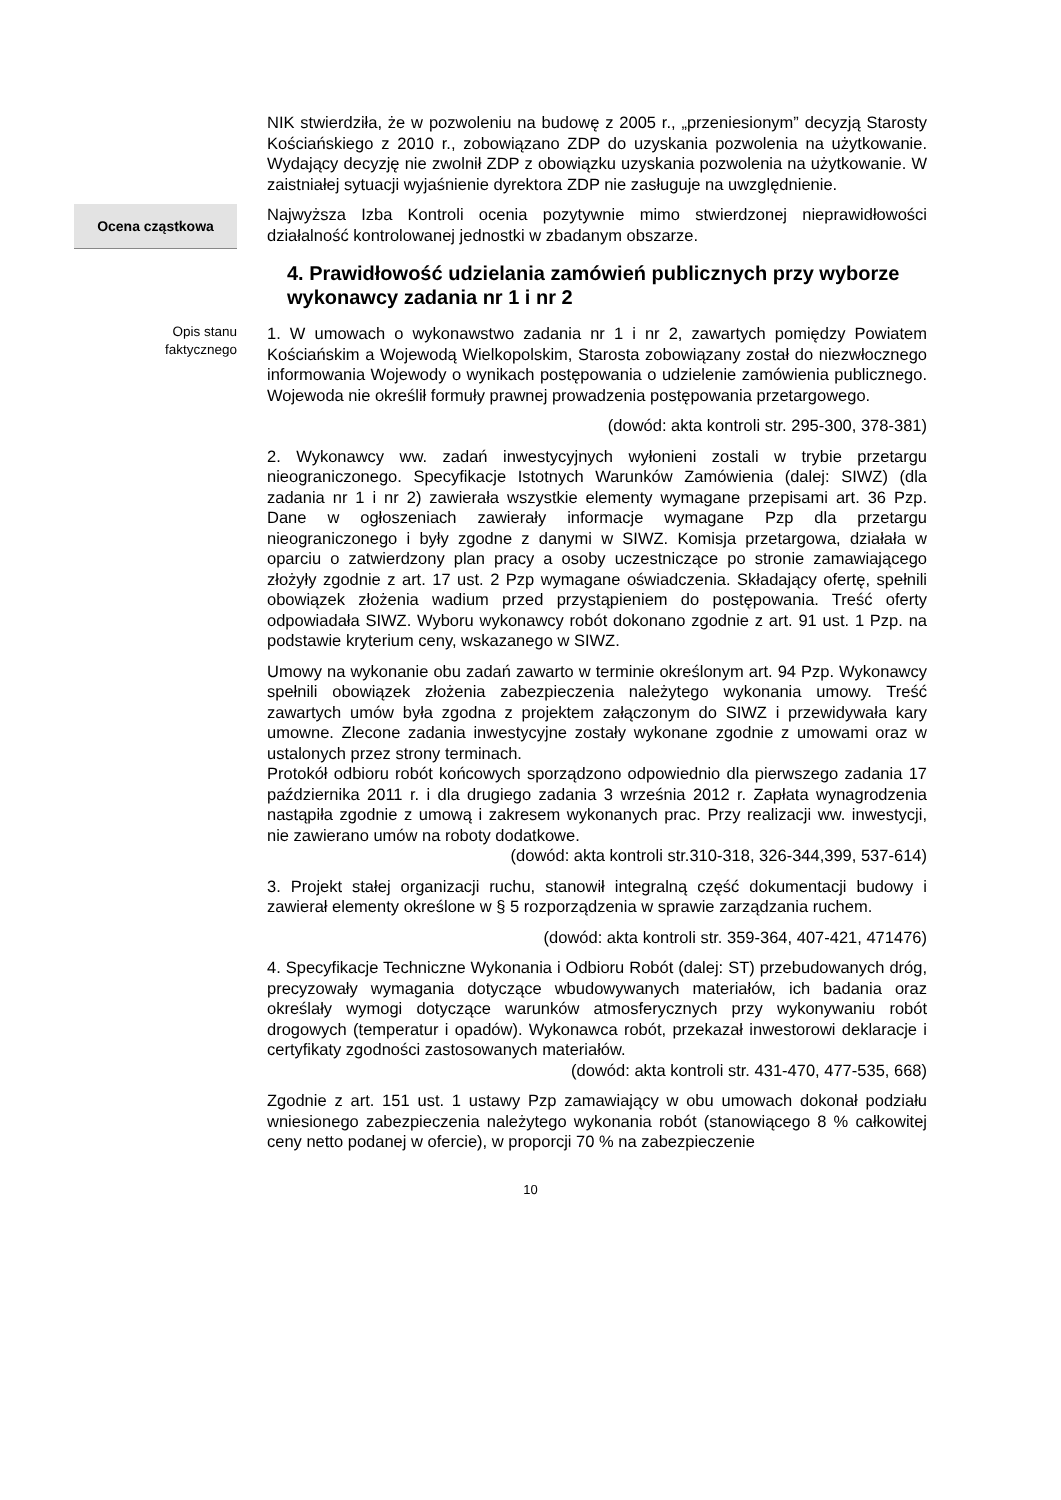NIK stwierdziła, że w pozwoleniu na budowę z 2005 r., „przeniesionym” decyzją Starosty Kościańskiego z 2010 r., zobowiązano ZDP do uzyskania pozwolenia na użytkowanie. Wydający decyzję nie zwolnił ZDP z obowiązku uzyskania pozwolenia na użytkowanie. W zaistniałej sytuacji wyjaśnienie dyrektora ZDP nie zasługuje na uwzględnienie.
Ocena cząstkowa
Najwyższa Izba Kontroli ocenia pozytywnie mimo stwierdzonej nieprawidłowości działalność kontrolowanej jednostki w zbadanym obszarze.
4. Prawidłowość udzielania zamówień publicznych przy wyborze wykonawcy zadania nr 1 i nr 2
Opis stanu
faktycznego
1. W umowach o wykonawstwo zadania nr 1 i nr 2, zawartych pomiędzy Powiatem Kościańskim a Wojewodą Wielkopolskim, Starosta zobowiązany został do niezwłocznego informowania Wojewody o wynikach postępowania o udzielenie zamówienia publicznego. Wojewoda nie określił formuły prawnej prowadzenia postępowania przetargowego.
(dowód: akta kontroli str. 295-300, 378-381)
2. Wykonawcy ww. zadań inwestycyjnych wyłonieni zostali w trybie przetargu nieograniczonego. Specyfikacje Istotnych Warunków Zamówienia (dalej: SIWZ) (dla zadania nr 1 i nr 2) zawierała wszystkie elementy wymagane przepisami art. 36 Pzp. Dane w ogłoszeniach zawierały informacje wymagane Pzp dla przetargu nieograniczonego i były zgodne z danymi w SIWZ. Komisja przetargowa, działała w oparciu o zatwierdzony plan pracy a osoby uczestniczące po stronie zamawiającego złożyły zgodnie z art. 17 ust. 2 Pzp wymagane oświadczenia. Składający ofertę, spełnili obowiązek złożenia wadium przed przystąpieniem do postępowania. Treść oferty odpowiadała SIWZ. Wyboru wykonawcy robót dokonano zgodnie z art. 91 ust. 1 Pzp. na podstawie kryterium ceny, wskazanego w SIWZ.
Umowy na wykonanie obu zadań zawarto w terminie określonym art. 94 Pzp. Wykonawcy spełnili obowiązek złożenia zabezpieczenia należytego wykonania umowy. Treść zawartych umów była zgodna z projektem załączonym do SIWZ i przewidywała kary umowne. Zlecone zadania inwestycyjne zostały wykonane zgodnie z umowami oraz w ustalonych przez strony terminach.
Protokół odbioru robót końcowych sporządzono odpowiednio dla pierwszego zadania 17 października 2011 r. i dla drugiego zadania 3 września 2012 r. Zapłata wynagrodzenia nastąpiła zgodnie z umową i zakresem wykonanych prac. Przy realizacji ww. inwestycji, nie zawierano umów na roboty dodatkowe.
(dowód: akta kontroli str.310-318, 326-344,399, 537-614)
3. Projekt stałej organizacji ruchu, stanowił integralną część dokumentacji budowy i zawierał elementy określone w § 5 rozporządzenia w sprawie zarządzania ruchem.
(dowód: akta kontroli str. 359-364, 407-421, 471476)
4. Specyfikacje Techniczne Wykonania i Odbioru Robót (dalej: ST) przebudowanych dróg, precyzowały wymagania dotyczące wbudowywanych materiałów, ich badania oraz określały wymogi dotyczące warunków atmosferycznych przy wykonywaniu robót drogowych (temperatur i opadów). Wykonawca robót, przekazał inwestorowi deklaracje i certyfikaty zgodności zastosowanych materiałów.
(dowód: akta kontroli str. 431-470, 477-535, 668)
Zgodnie z art. 151 ust. 1 ustawy Pzp zamawiający w obu umowach dokonał podziału wniesionego zabezpieczenia należytego wykonania robót (stanowiącego 8 % całkowitej ceny netto podanej w ofercie), w proporcji 70 % na zabezpieczenie
10